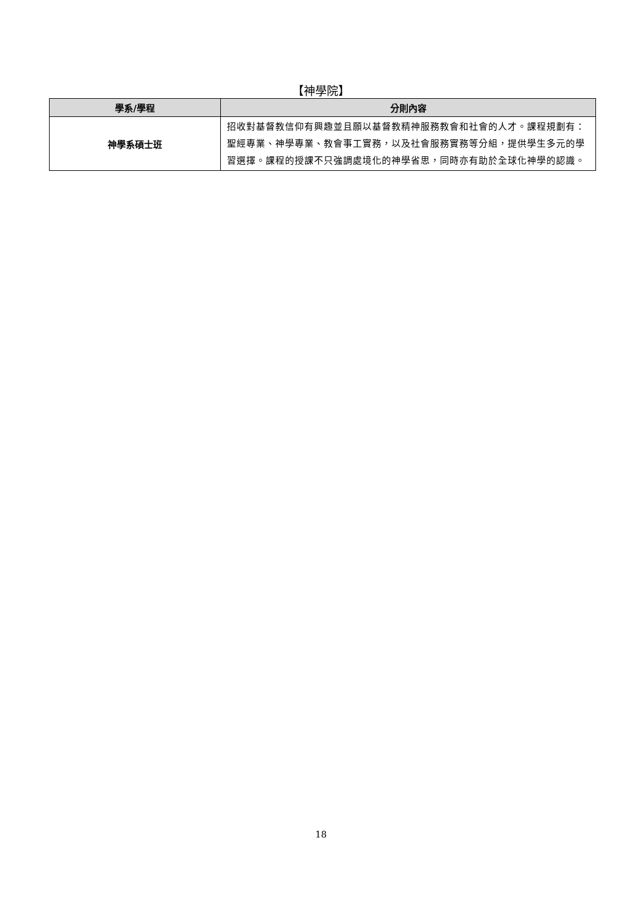【神學院】
| 學系/學程 | 分則內容 |
| --- | --- |
| 神學系碩士班 | 招收對基督教信仰有興趣並且願以基督教精神服務教會和社會的人才。課程規劃有：聖經專業、神學專業、教會事工實務，以及社會服務實務等分組，提供學生多元的學習選擇。課程的授課不只強調處境化的神學省思，同時亦有助於全球化神學的認識。 |
18